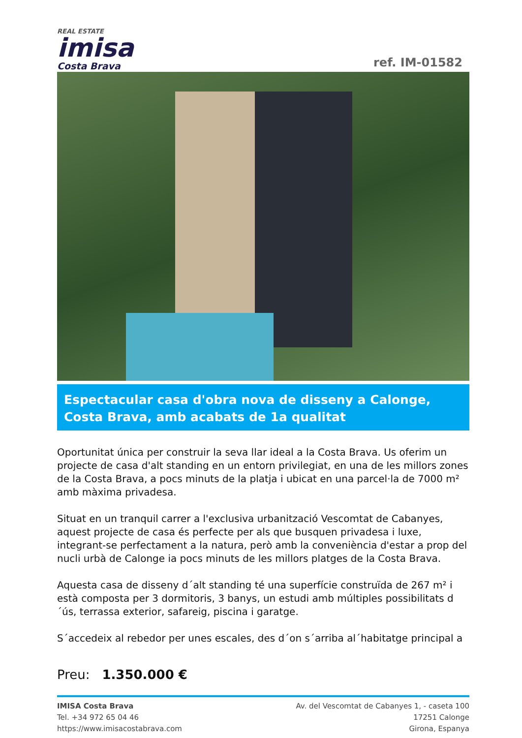REAL ESTATE
imisa
Costa Brava
ref. IM-01582
Espectacular casa d'obra nova de disseny a Calonge, Costa Brava, amb acabats de 1a qualitat
Oportunitat única per construir la seva llar ideal a la Costa Brava. Us oferim un projecte de casa d'alt standing en un entorn privilegiat, en una de les millors zones de la Costa Brava, a pocs minuts de la platja i ubicat en una parcel·la de 7000 m² amb màxima privadesa.
Situat en un tranquil carrer a l'exclusiva urbanització Vescomtat de Cabanyes, aquest projecte de casa és perfecte per als que busquen privadesa i luxe, integrant-se perfectament a la natura, però amb la conveniència d'estar a prop del nucli urbà de Calonge ia pocs minuts de les millors platges de la Costa Brava.
Aquesta casa de disseny d´alt standing té una superfície construïda de 267 m² i està composta per 3 dormitoris, 3 banys, un estudi amb múltiples possibilitats d´ús, terrassa exterior, safareig, piscina i garatge.
S´accedeix al rebedor per unes escales, des d´on s´arriba al´habitatge principal a
Preu: 1.350.000 €
IMISA Costa Brava
Tel. +34 972 65 04 46
https://www.imisacostabrava.com
Av. del Vescomtat de Cabanyes 1, - caseta 100
17251 Calonge
Girona, Espanya